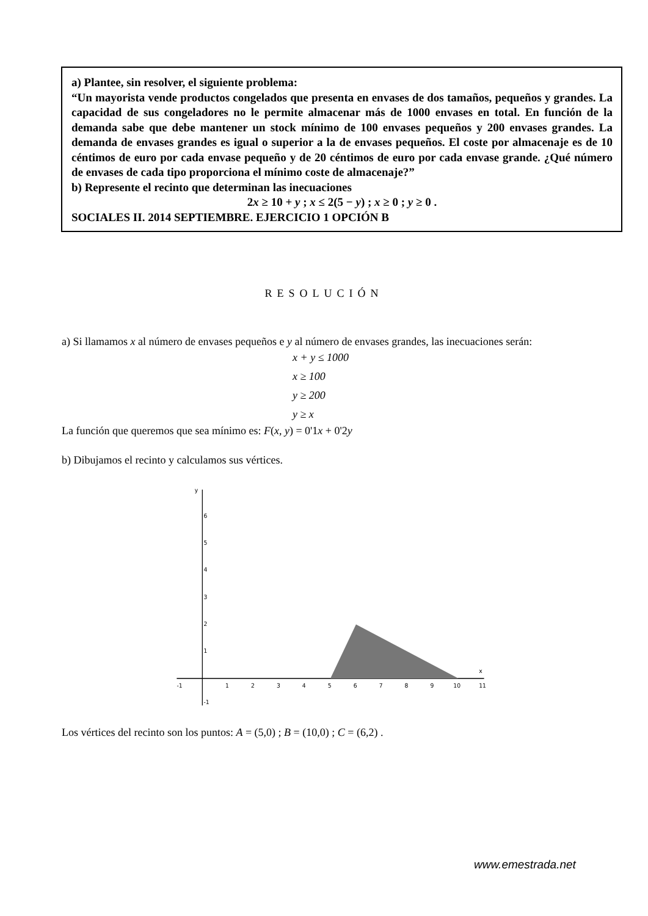a) Plantee, sin resolver, el siguiente problema:
“Un mayorista vende productos congelados que presenta en envases de dos tamaños, pequeños y grandes. La capacidad de sus congeladores no le permite almacenar más de 1000 envases en total. En función de la demanda sabe que debe mantener un stock mínimo de 100 envases pequeños y 200 envases grandes. La demanda de envases grandes es igual o superior a la de envases pequeños. El coste por almacenaje es de 10 céntimos de euro por cada envase pequeño y de 20 céntimos de euro por cada envase grande. ¿Qué número de envases de cada tipo proporciona el mínimo coste de almacenaje?”
b) Represente el recinto que determinan las inecuaciones
2x ≥ 10 + y ; x ≤ 2(5 − y) ; x ≥ 0 ; y ≥ 0 .
SOCIALES II. 2014 SEPTIEMBRE. EJERCICIO 1 OPCIÓN B
RESOLUCIÓN
a) Si llamamos x al número de envases pequeños e y al número de envases grandes, las inecuaciones serán:
x + y ≤ 1000
x ≥ 100
y ≥ 200
y ≥ x
La función que queremos que sea mínimo es: F(x, y) = 0'1x + 0'2y
b) Dibujamos el recinto y calculamos sus vértices.
-1
1
2
3
4
5
6
7
8
9
10
11
x
1
2
3
4
5
6
y
-1
Los vértices del recinto son los puntos: A = (5,0) ; B = (10,0) ; C = (6,2) .
www.emestrada.net